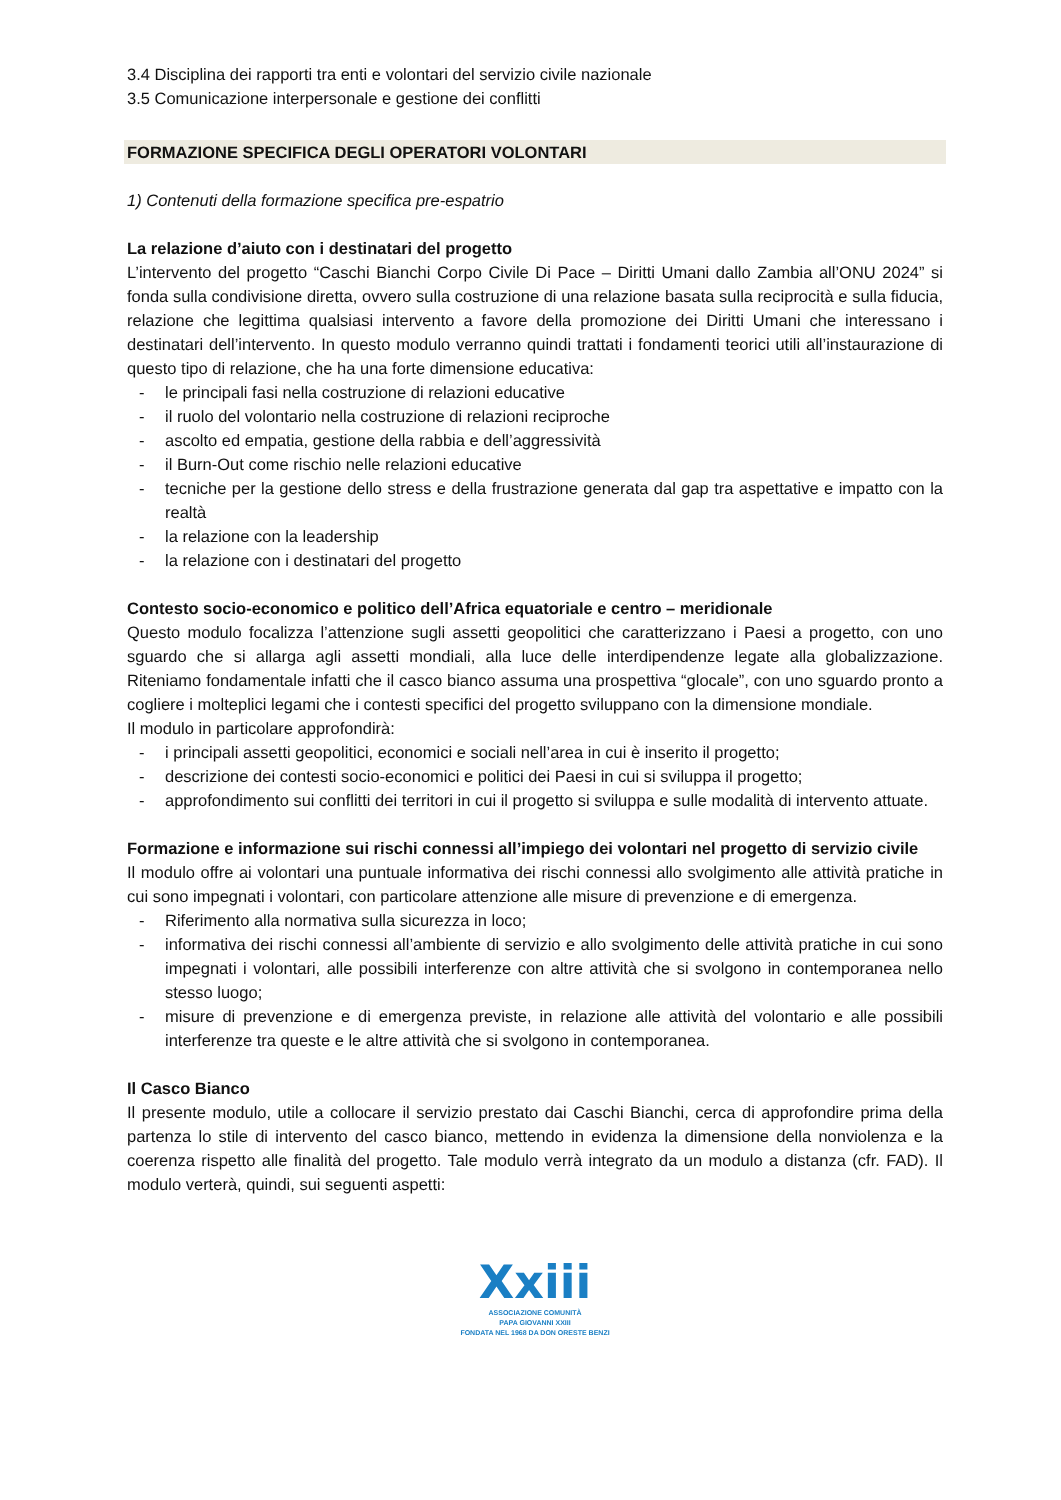3.4 Disciplina dei rapporti tra enti e volontari del servizio civile nazionale
3.5 Comunicazione interpersonale e gestione dei conflitti
FORMAZIONE SPECIFICA DEGLI OPERATORI VOLONTARI
1) Contenuti della formazione specifica pre-espatrio
La relazione d’aiuto con i destinatari del progetto
L’intervento del progetto “Caschi Bianchi Corpo Civile Di Pace – Diritti Umani dallo Zambia all’ONU 2024” si fonda sulla condivisione diretta, ovvero sulla costruzione di una relazione basata sulla reciprocità e sulla fiducia, relazione che legittima qualsiasi intervento a favore della promozione dei Diritti Umani che interessano i destinatari dell’intervento. In questo modulo verranno quindi trattati i fondamenti teorici utili all’instaurazione di questo tipo di relazione, che ha una forte dimensione educativa:
- le principali fasi nella costruzione di relazioni educative
- il ruolo del volontario nella costruzione di relazioni reciproche
- ascolto ed empatia, gestione della rabbia e dell’aggressività
- il Burn-Out come rischio nelle relazioni educative
- tecniche per la gestione dello stress e della frustrazione generata dal gap tra aspettative e impatto con la realtà
- la relazione con la leadership
- la relazione con i destinatari del progetto
Contesto socio-economico e politico dell’Africa equatoriale e centro – meridionale
Questo modulo focalizza l’attenzione sugli assetti geopolitici che caratterizzano i Paesi a progetto, con uno sguardo che si allarga agli assetti mondiali, alla luce delle interdipendenze legate alla globalizzazione. Riteniamo fondamentale infatti che il casco bianco assuma una prospettiva “glocale”, con uno sguardo pronto a cogliere i molteplici legami che i contesti specifici del progetto sviluppano con la dimensione mondiale.
Il modulo in particolare approfondirà:
- i principali assetti geopolitici, economici e sociali nell’area in cui è inserito il progetto;
- descrizione dei contesti socio-economici e politici dei Paesi in cui si sviluppa il progetto;
- approfondimento sui conflitti dei territori in cui il progetto si sviluppa e sulle modalità di intervento attuate.
Formazione e informazione sui rischi connessi all’impiego dei volontari nel progetto di servizio civile
Il modulo offre ai volontari una puntuale informativa dei rischi connessi allo svolgimento alle attività pratiche in cui sono impegnati i volontari, con particolare attenzione alle misure di prevenzione e di emergenza.
- Riferimento alla normativa sulla sicurezza in loco;
- informativa dei rischi connessi all’ambiente di servizio e allo svolgimento delle attività pratiche in cui sono impegnati i volontari, alle possibili interferenze con altre attività che si svolgono in contemporanea nello stesso luogo;
- misure di prevenzione e di emergenza previste, in relazione alle attività del volontario e alle possibili interferenze tra queste e le altre attività che si svolgono in contemporanea.
Il Casco Bianco
Il presente modulo, utile a collocare il servizio prestato dai Caschi Bianchi, cerca di approfondire prima della partenza lo stile di intervento del casco bianco, mettendo in evidenza la dimensione della nonviolenza e la coerenza rispetto alle finalità del progetto. Tale modulo verrà integrato da un modulo a distanza (cfr. FAD). Il modulo verterà, quindi, sui seguenti aspetti:
Xxiii
ASSOCIAZIONE COMUNITÀ
PAPA GIOVANNI XXIII
FONDATA NEL 1968 DA DON ORESTE BENZI